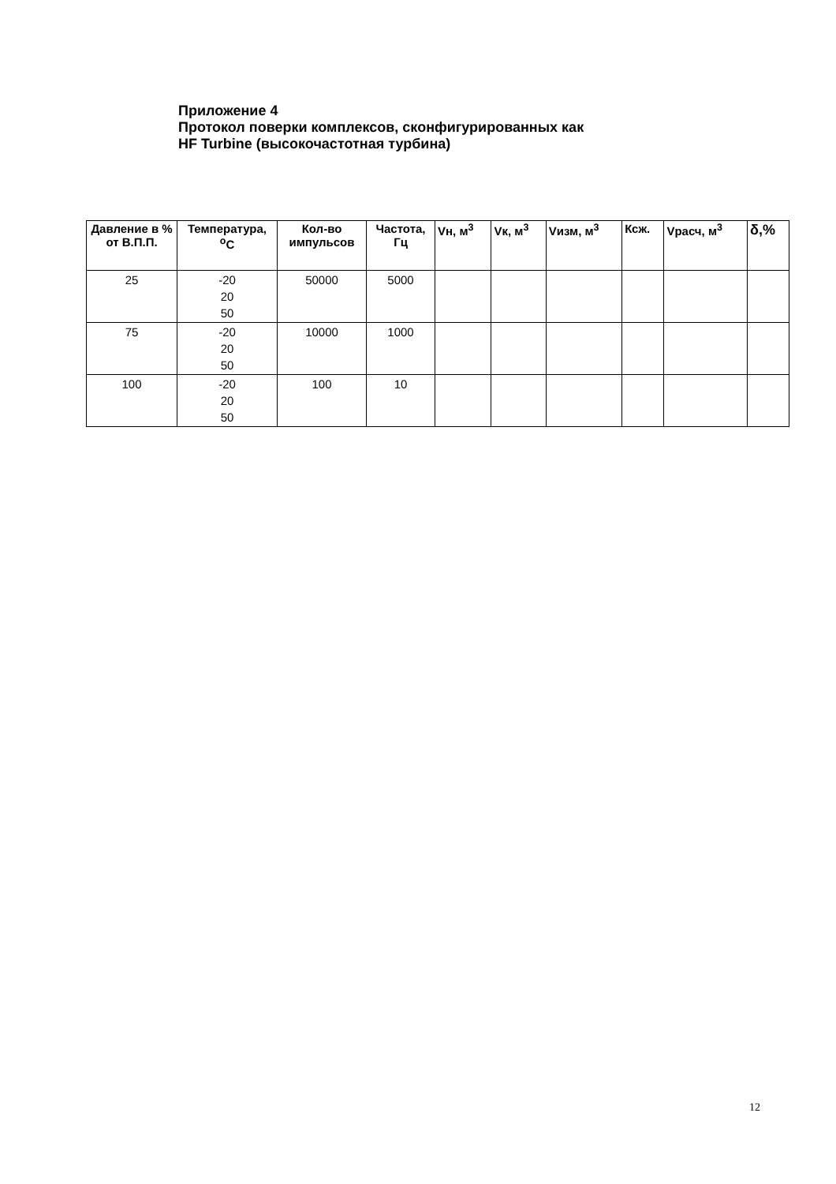Приложение 4
Протокол поверки комплексов, сконфигурированных как
HF Turbine (высокочастотная турбина)
| Давление в % от В.П.П. | Температура, <sup>o</sup>C | Кол-во импульсов | Частота, Гц | Vн, м<sup>3</sup> | Vк, м<sup>3</sup> | Vизм, м<sup>3</sup> | Ксж. | Vрасч, м<sup>3</sup> | δ,% |
| --- | --- | --- | --- | --- | --- | --- | --- | --- | --- |
| 25 | -20 20 50 | 50000 | 5000 | | | | | | |
| 75 | -20 20 50 | 10000 | 1000 | | | | | | |
| 100 | -20 20 50 | 100 | 10 | | | | | | |
12